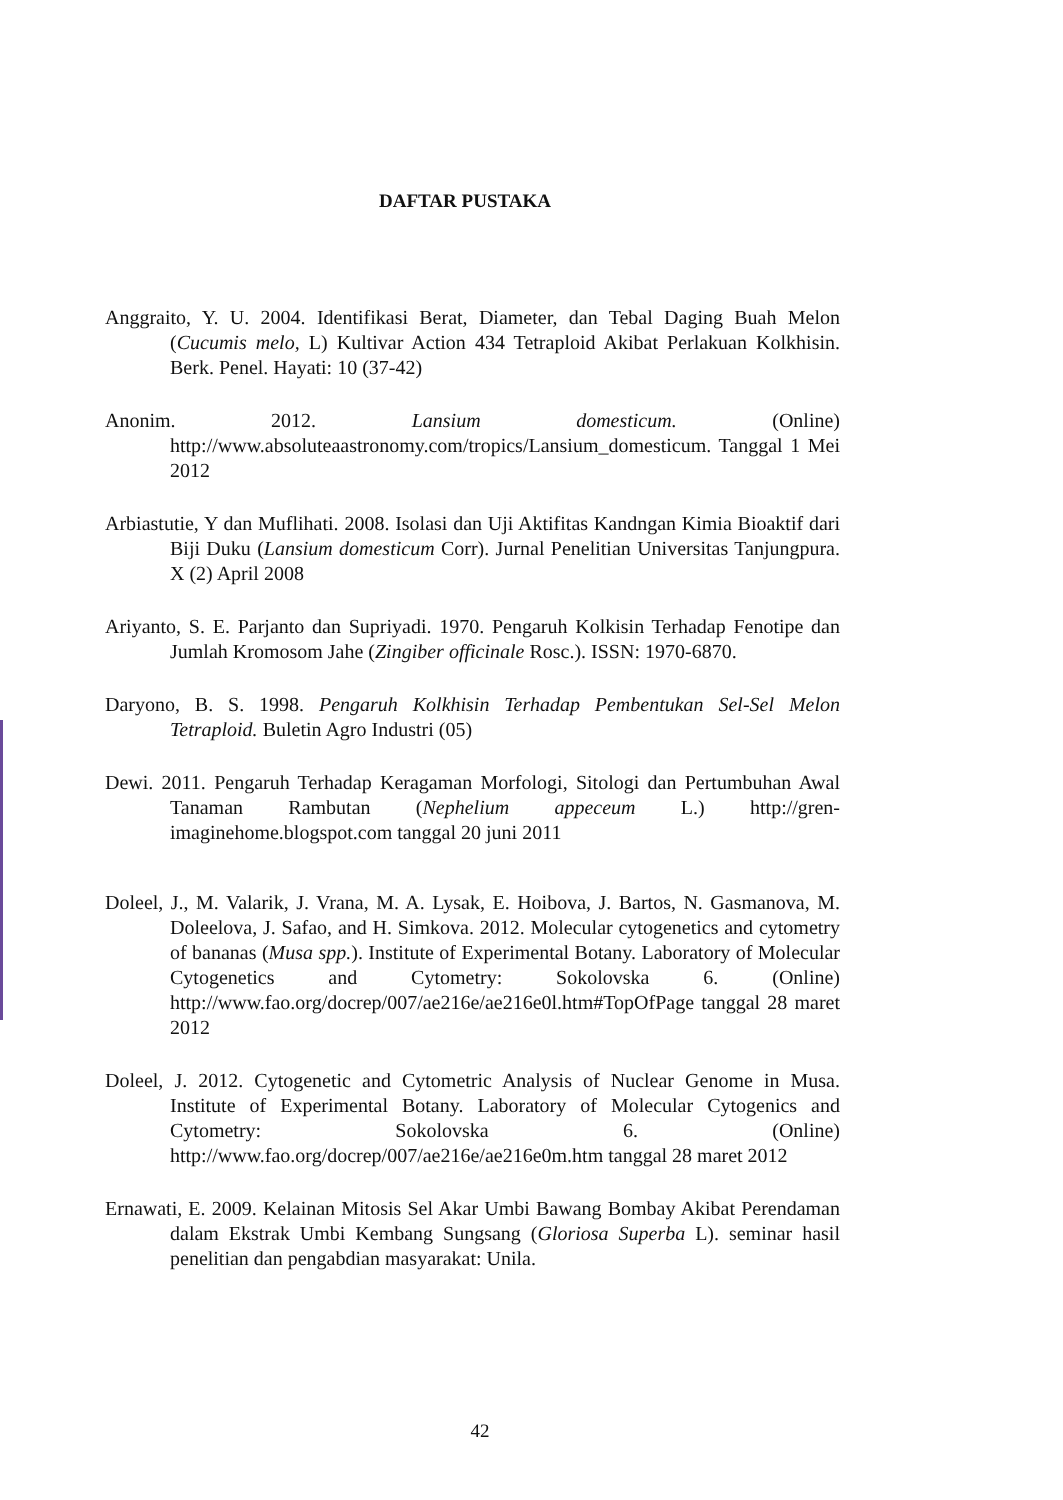DAFTAR PUSTAKA
Anggraito, Y. U. 2004. Identifikasi Berat, Diameter, dan Tebal Daging Buah Melon (Cucumis melo, L) Kultivar Action 434 Tetraploid Akibat Perlakuan Kolkhisin. Berk. Penel. Hayati: 10 (37-42)
Anonim. 2012. Lansium domesticum. (Online) http://www.absoluteaastronomy.com/tropics/Lansium_domesticum. Tanggal 1 Mei 2012
Arbiastutie, Y dan Muflihati. 2008. Isolasi dan Uji Aktifitas Kandngan Kimia Bioaktif dari Biji Duku (Lansium domesticum Corr). Jurnal Penelitian Universitas Tanjungpura. X (2) April 2008
Ariyanto, S. E. Parjanto dan Supriyadi. 1970. Pengaruh Kolkisin Terhadap Fenotipe dan Jumlah Kromosom Jahe (Zingiber officinale Rosc.). ISSN: 1970-6870.
Daryono, B. S. 1998. Pengaruh Kolkhisin Terhadap Pembentukan Sel-Sel Melon Tetraploid. Buletin Agro Industri (05)
Dewi. 2011. Pengaruh Terhadap Keragaman Morfologi, Sitologi dan Pertumbuhan Awal Tanaman Rambutan (Nephelium appeceum L.) http://gren-imaginehome.blogspot.com tanggal 20 juni 2011
Doleel, J., M. Valarik, J. Vrana, M. A. Lysak, E. Hoibova, J. Bartos, N. Gasmanova, M. Doleelova, J. Safao, and H. Simkova. 2012. Molecular cytogenetics and cytometry of bananas (Musa spp.). Institute of Experimental Botany. Laboratory of Molecular Cytogenetics and Cytometry: Sokolovska 6. (Online) http://www.fao.org/docrep/007/ae216e/ae216e0l.htm#TopOfPage tanggal 28 maret 2012
Doleel, J. 2012. Cytogenetic and Cytometric Analysis of Nuclear Genome in Musa. Institute of Experimental Botany. Laboratory of Molecular Cytogenics and Cytometry: Sokolovska 6. (Online) http://www.fao.org/docrep/007/ae216e/ae216e0m.htm tanggal 28 maret 2012
Ernawati, E. 2009. Kelainan Mitosis Sel Akar Umbi Bawang Bombay Akibat Perendaman dalam Ekstrak Umbi Kembang Sungsang (Gloriosa Superba L). seminar hasil penelitian dan pengabdian masyarakat: Unila.
42